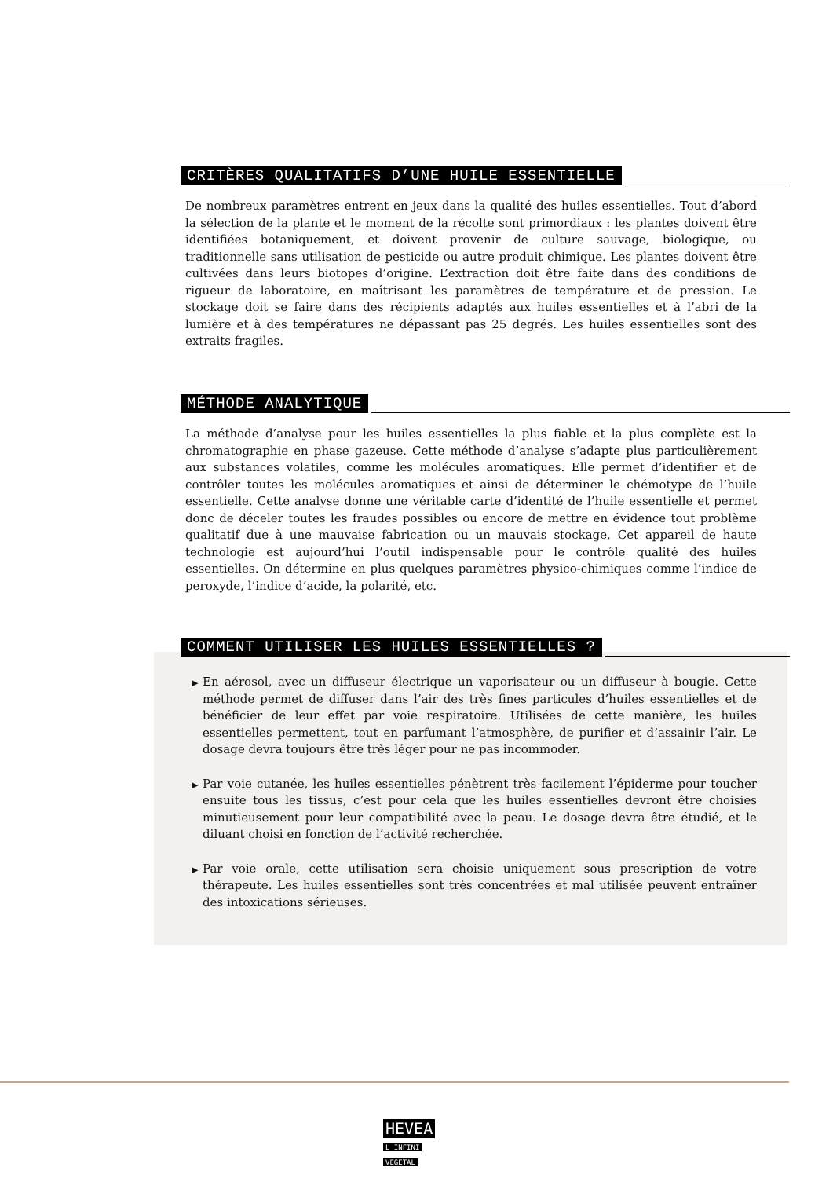CRITÈRES QUALITATIFS D’UNE HUILE ESSENTIELLE
De nombreux paramètres entrent en jeux dans la qualité des huiles essentielles. Tout d’abord la sélection de la plante et le moment de la récolte sont primordiaux : les plantes doivent être identifiées botaniquement, et doivent provenir de culture sauvage, biologique, ou traditionnelle sans utilisation de pesticide ou autre produit chimique. Les plantes doivent être cultivées dans leurs biotopes d’origine. L’extraction doit être faite dans des conditions de rigueur de laboratoire, en maîtrisant les paramètres de température et de pression. Le stockage doit se faire dans des récipients adaptés aux huiles essentielles et à l’abri de la lumière et à des températures ne dépassant pas 25 degrés. Les huiles essentielles sont des extraits fragiles.
MÉTHODE ANALYTIQUE
La méthode d’analyse pour les huiles essentielles la plus fiable et la plus complète est la chromatographie en phase gazeuse. Cette méthode d’analyse s’adapte plus particulièrement aux substances volatiles, comme les molécules aromatiques. Elle permet d’identifier et de contrôler toutes les molécules aromatiques et ainsi de déterminer le chémotype de l’huile essentielle. Cette analyse donne une véritable carte d’identité de l’huile essentielle et permet donc de déceler toutes les fraudes possibles ou encore de mettre en évidence tout problème qualitatif due à une mauvaise fabrication ou un mauvais stockage. Cet appareil de haute technologie est aujourd’hui l’outil indispensable pour le contrôle qualité des huiles essentielles. On détermine en plus quelques paramètres physico-chimiques comme l’indice de peroxyde, l’indice d’acide, la polarité, etc.
COMMENT UTILISER LES HUILES ESSENTIELLES ?
▶ En aérosol, avec un diffuseur électrique un vaporisateur ou un diffuseur à bougie. Cette méthode permet de diffuser dans l’air des très fines particules d’huiles essentielles et de bénéficier de leur effet par voie respiratoire. Utilisées de cette manière, les huiles essentielles permettent, tout en parfumant l’atmosphère, de purifier et d’assainir l’air. Le dosage devra toujours être très léger pour ne pas incommoder.
▶ Par voie cutanée, les huiles essentielles pénètrent très facilement l’épiderme pour toucher ensuite tous les tissus, c’est pour cela que les huiles essentielles devront être choisies minutieusement pour leur compatibilité avec la peau. Le dosage devra être étudié, et le diluant choisi en fonction de l’activité recherchée.
▶ Par voie orale, cette utilisation sera choisie uniquement sous prescription de votre thérapeute. Les huiles essentielles sont très concentrées et mal utilisée peuvent entraîner des intoxications sérieuses.
HEVEA
L INFINI
VEGETAL